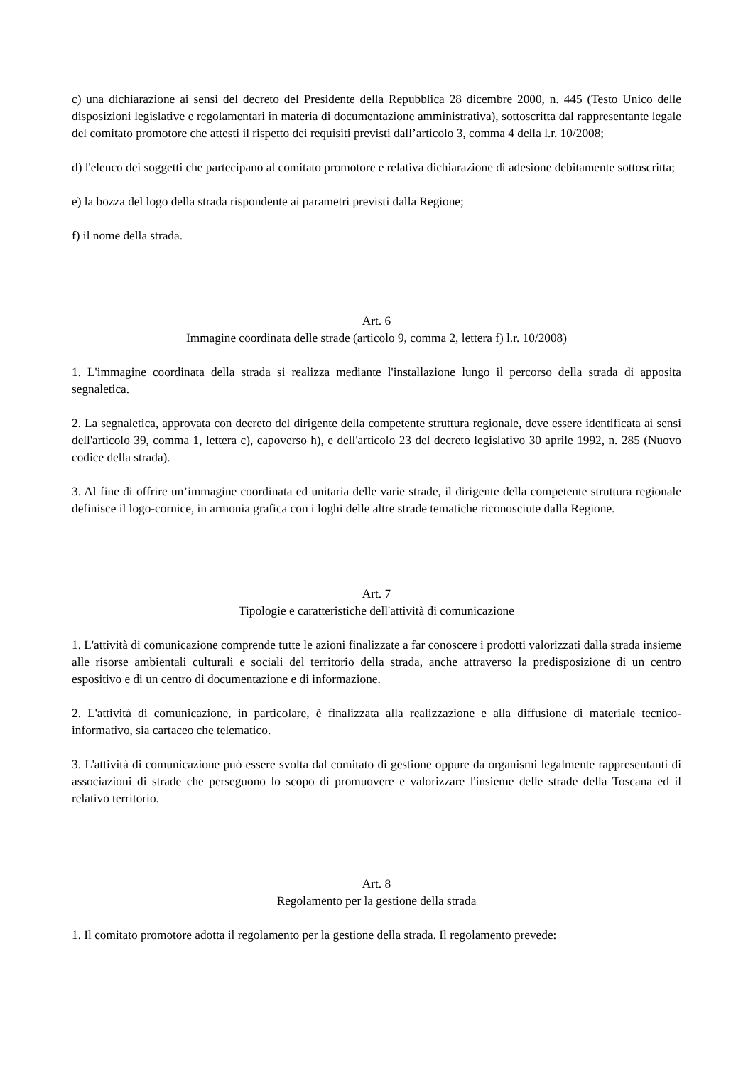c) una dichiarazione ai sensi del decreto del Presidente della Repubblica 28 dicembre 2000, n. 445 (Testo Unico delle disposizioni legislative e regolamentari in materia di documentazione amministrativa), sottoscritta dal rappresentante legale del comitato promotore che attesti il rispetto dei requisiti previsti dall’articolo 3, comma 4 della l.r. 10/2008;
d) l'elenco dei soggetti che partecipano al comitato promotore e relativa dichiarazione di adesione debitamente sottoscritta;
e) la bozza del logo della strada rispondente ai parametri previsti dalla Regione;
f) il nome della strada.
Art. 6
Immagine coordinata delle strade (articolo 9, comma 2, lettera f) l.r. 10/2008)
1. L'immagine coordinata della strada si realizza mediante l'installazione lungo il percorso della strada di apposita segnaletica.
2. La segnaletica, approvata con decreto del dirigente della competente struttura regionale, deve essere identificata ai sensi dell'articolo 39, comma 1, lettera c), capoverso h), e dell'articolo 23 del decreto legislativo 30 aprile 1992, n. 285 (Nuovo codice della strada).
3. Al fine di offrire un’immagine coordinata ed unitaria delle varie strade, il dirigente della competente struttura regionale definisce il logo-cornice, in armonia grafica con i loghi delle altre strade tematiche riconosciute dalla Regione.
Art. 7
Tipologie e caratteristiche dell'attività di comunicazione
1. L'attività di comunicazione comprende tutte le azioni finalizzate a far conoscere i prodotti valorizzati dalla strada insieme alle risorse ambientali culturali e sociali del territorio della strada, anche attraverso la predisposizione di un centro espositivo e di un centro di documentazione e di informazione.
2. L'attività di comunicazione, in particolare, è finalizzata alla realizzazione e alla diffusione di materiale tecnico-informativo, sia cartaceo che telematico.
3. L'attività di comunicazione può essere svolta dal comitato di gestione oppure da organismi legalmente rappresentanti di associazioni di strade che perseguono lo scopo di promuovere e valorizzare l'insieme delle strade della Toscana ed il relativo territorio.
Art. 8
Regolamento per la gestione della strada
1. Il comitato promotore adotta il regolamento per la gestione della strada. Il regolamento prevede: